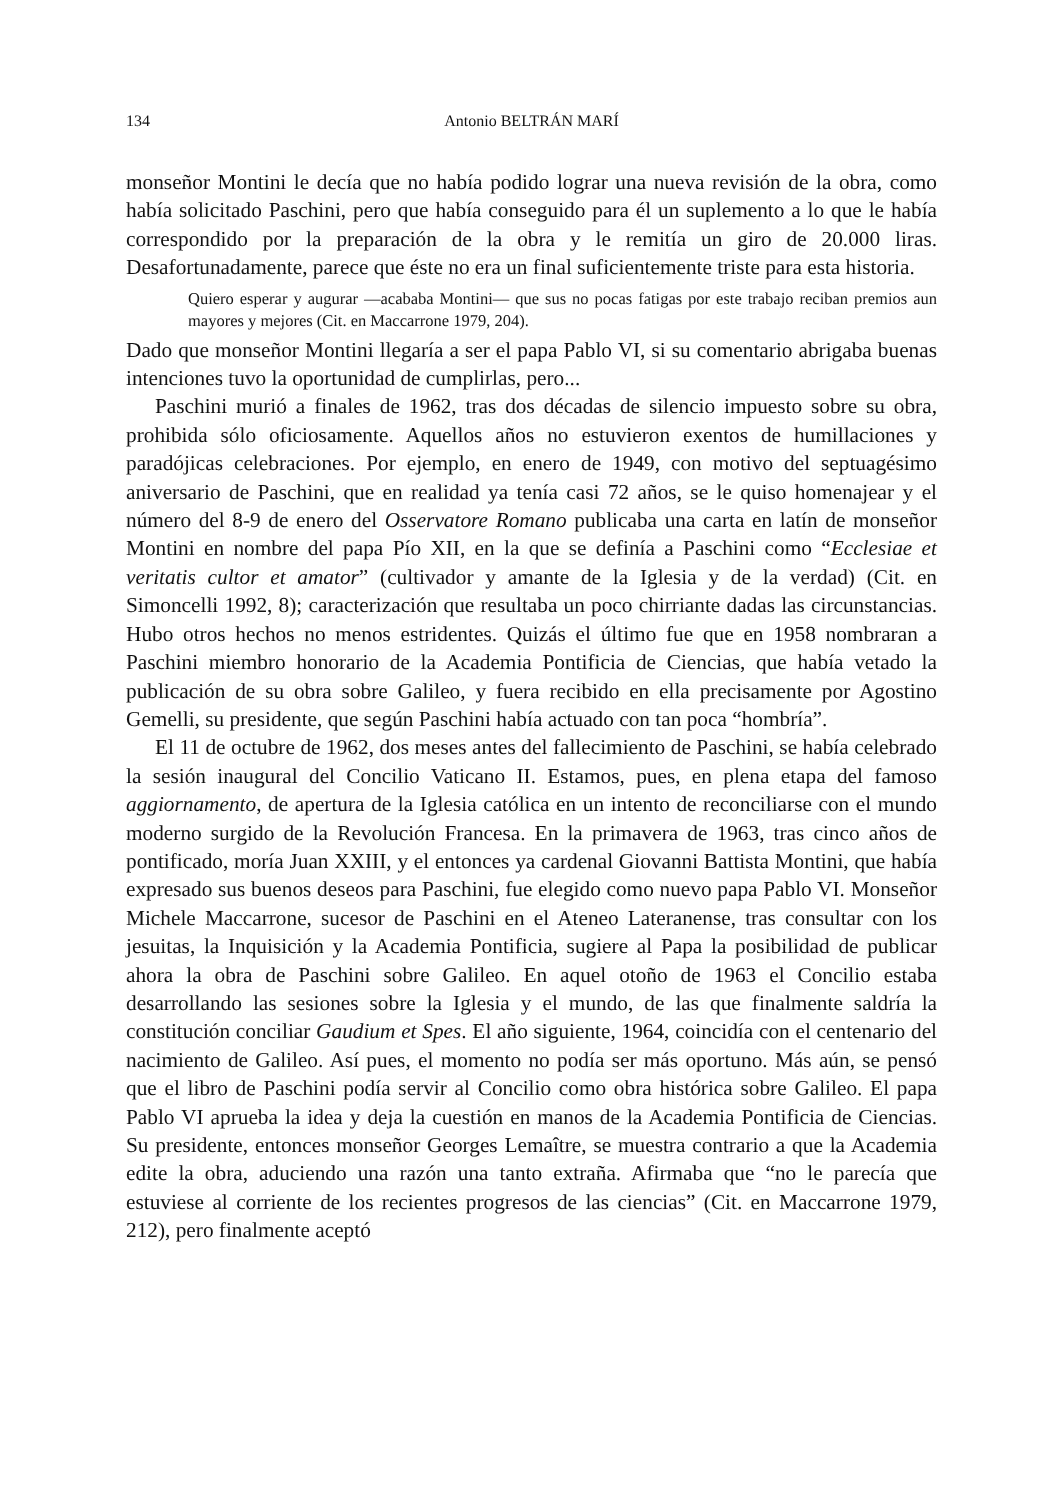134 Antonio BELTRÁN MARÍ
monseñor Montini le decía que no había podido lograr una nueva revisión de la obra, como había solicitado Paschini, pero que había conseguido para él un suplemento a lo que le había correspondido por la preparación de la obra y le remitía un giro de 20.000 liras. Desafortunadamente, parece que éste no era un final suficientemente triste para esta historia.
Quiero esperar y augurar —acababa Montini— que sus no pocas fatigas por este trabajo reciban premios aun mayores y mejores (Cit. en Maccarrone 1979, 204).
Dado que monseñor Montini llegaría a ser el papa Pablo VI, si su comentario abrigaba buenas intenciones tuvo la oportunidad de cumplirlas, pero...
Paschini murió a finales de 1962, tras dos décadas de silencio impuesto sobre su obra, prohibida sólo oficiosamente. Aquellos años no estuvieron exentos de humillaciones y paradójicas celebraciones. Por ejemplo, en enero de 1949, con motivo del septuagésimo aniversario de Paschini, que en realidad ya tenía casi 72 años, se le quiso homenajear y el número del 8-9 de enero del Osservatore Romano publicaba una carta en latín de monseñor Montini en nombre del papa Pío XII, en la que se definía a Paschini como “Ecclesiae et veritatis cultor et amator” (cultivador y amante de la Iglesia y de la verdad) (Cit. en Simoncelli 1992, 8); caracterización que resultaba un poco chirriante dadas las circunstancias. Hubo otros hechos no menos estridentes. Quizás el último fue que en 1958 nombraran a Paschini miembro honorario de la Academia Pontificia de Ciencias, que había vetado la publicación de su obra sobre Galileo, y fuera recibido en ella precisamente por Agostino Gemelli, su presidente, que según Paschini había actuado con tan poca “hombría”.
El 11 de octubre de 1962, dos meses antes del fallecimiento de Paschini, se había celebrado la sesión inaugural del Concilio Vaticano II. Estamos, pues, en plena etapa del famoso aggiornamento, de apertura de la Iglesia católica en un intento de reconciliarse con el mundo moderno surgido de la Revolución Francesa. En la primavera de 1963, tras cinco años de pontificado, moría Juan XXIII, y el entonces ya cardenal Giovanni Battista Montini, que había expresado sus buenos deseos para Paschini, fue elegido como nuevo papa Pablo VI. Monseñor Michele Maccarrone, sucesor de Paschini en el Ateneo Lateranense, tras consultar con los jesuitas, la Inquisición y la Academia Pontificia, sugiere al Papa la posibilidad de publicar ahora la obra de Paschini sobre Galileo. En aquel otoño de 1963 el Concilio estaba desarrollando las sesiones sobre la Iglesia y el mundo, de las que finalmente saldría la constitución conciliar Gaudium et Spes. El año siguiente, 1964, coincidía con el centenario del nacimiento de Galileo. Así pues, el momento no podía ser más oportuno. Más aún, se pensó que el libro de Paschini podía servir al Concilio como obra histórica sobre Galileo. El papa Pablo VI aprueba la idea y deja la cuestión en manos de la Academia Pontificia de Ciencias. Su presidente, entonces monseñor Georges Lemaître, se muestra contrario a que la Academia edite la obra, aduciendo una razón una tanto extraña. Afirmaba que “no le parecía que estuviese al corriente de los recientes progresos de las ciencias” (Cit. en Maccarrone 1979, 212), pero finalmente aceptó